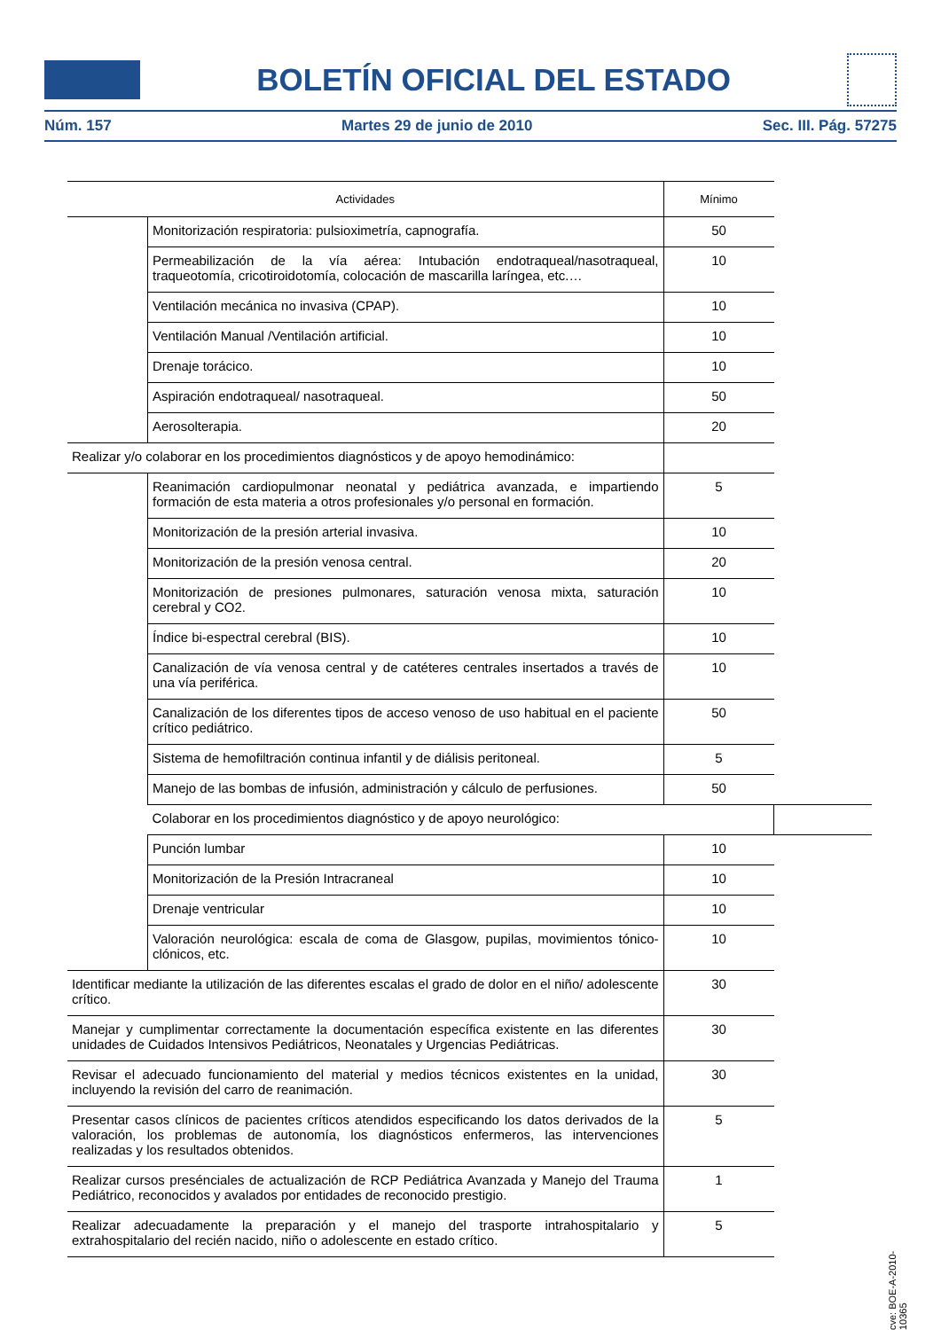BOLETÍN OFICIAL DEL ESTADO
Núm. 157 Martes 29 de junio de 2010 Sec. III. Pág. 57275
| Actividades | | Mínimo | |
| --- | --- | --- | --- |
| | Monitorización respiratoria: pulsioximetría, capnografía. | 50 | |
| | Permeabilización de la vía aérea: Intubación endotraqueal/nasotraqueal, traqueotomía, cricotiroidotomía, colocación de mascarilla laríngea, etc.… | 10 | |
| | Ventilación mecánica no invasiva (CPAP). | 10 | |
| | Ventilación Manual /Ventilación artificial. | 10 | |
| | Drenaje torácico. | 10 | |
| | Aspiración endotraqueal/ nasotraqueal. | 50 | |
| | Aerosolterapia. | 20 | |
| Realizar y/o colaborar en los procedimientos diagnósticos y de apoyo hemodinámico: | | | |
| | Reanimación cardiopulmonar neonatal y pediátrica avanzada, e impartiendo formación de esta materia a otros profesionales y/o personal en formación. | 5 | |
| | Monitorización de la presión arterial invasiva. | 10 | |
| | Monitorización de la presión venosa central. | 20 | |
| | Monitorización de presiones pulmonares, saturación venosa mixta, saturación cerebral y CO2. | 10 | |
| | Índice bi-espectral cerebral (BIS). | 10 | |
| | Canalización de vía venosa central y de catéteres centrales insertados a través de una vía periférica. | 10 | |
| | Canalización de los diferentes tipos de acceso venoso de uso habitual en el paciente crítico pediátrico. | 50 | |
| | Sistema de hemofiltración continua infantil y de diálisis peritoneal. | 5 | |
| | Manejo de las bombas de infusión, administración y cálculo de perfusiones. | 50 | |
| | Colaborar en los procedimientos diagnóstico y de apoyo neurológico: | | |
| | Punción lumbar | 10 | |
| | Monitorización de la Presión Intracraneal | 10 | |
| | Drenaje ventricular | 10 | |
| | Valoración neurológica: escala de coma de Glasgow, pupilas, movimientos tónico-clónicos, etc. | 10 | |
| Identificar mediante la utilización de las diferentes escalas el grado de dolor en el niño/ adolescente crítico. | | 30 | |
| Manejar y cumplimentar correctamente la documentación específica existente en las diferentes unidades de Cuidados Intensivos Pediátricos, Neonatales y Urgencias Pediátricas. | | 30 | |
| Revisar el adecuado funcionamiento del material y medios técnicos existentes en la unidad, incluyendo la revisión del carro de reanimación. | | 30 | |
| Presentar casos clínicos de pacientes críticos atendidos especificando los datos derivados de la valoración, los problemas de autonomía, los diagnósticos enfermeros, las intervenciones realizadas y los resultados obtenidos. | | 5 | |
| Realizar cursos presénciales de actualización de RCP Pediátrica Avanzada y Manejo del Trauma Pediátrico, reconocidos y avalados por entidades de reconocido prestigio. | | 1 | |
| Realizar adecuadamente la preparación y el manejo del trasporte intrahospitalario y extrahospitalario del recién nacido, niño o adolescente en estado crítico. | | 5 | |
cve: BOE-A-2010-10365